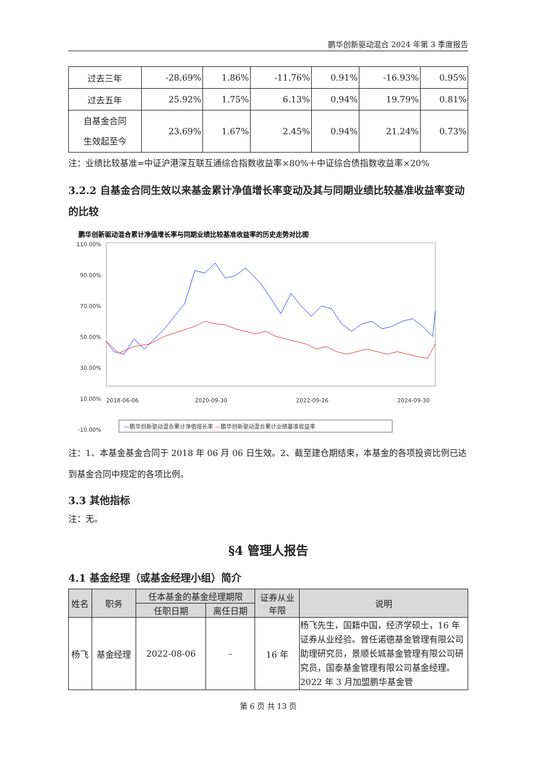鹏华创新驱动混合 2024 年第 3 季度报告
| 过去三年 | -28.69% | 1.86% | -11.76% | 0.91% | -16.93% | 0.95% |
| 过去五年 | 25.92% | 1.75% | 6.13% | 0.94% | 19.79% | 0.81% |
| 自基金合同 生效起至今 | 23.69% | 1.67% | 2.45% | 0.94% | 21.24% | 0.73% |
注：业绩比较基准=中证沪港深互联互通综合指数收益率×80%＋中证综合债指数收益率×20%
3.2.2 自基金合同生效以来基金累计净值增长率变动及其与同期业绩比较基准收益率变动的比较
鹏华创新驱动混合累计净值增长率与同期业绩比较基准收益率的历史走势对比图
110.00%
90.00%
70.00%
50.00%
30.00%
10.00%
-10.00%
2018-06-06
2020-09-30
2022-09-26
2024-09-30
—鹏华创新驱动混合累计净值增长率 —鹏华创新驱动混合累计业绩基准收益率
注：1、本基金基金合同于 2018 年 06 月 06 日生效。2、截至建仓期结束，本基金的各项投资比例已达到基金合同中规定的各项比例。
3.3 其他指标
注：无。
§4 管理人报告
4.1 基金经理（或基金经理小组）简介
| 姓名 | 职务 | 任本基金的基金经理期限 | | 证券从业 年限 | 说明 |
| --- | --- | --- | --- | --- | --- |
| | | 任职日期 | 离任日期 | | |
| 杨飞 | 基金经理 | 2022-08-06 | - | 16 年 | 杨飞先生，国籍中国，经济学硕士，16 年证券从业经验。曾任诺德基金管理有限公司助理研究员，景顺长城基金管理有限公司研究员，国泰基金管理有限公司基金经理。2022 年 3 月加盟鹏华基金管 |
第 6 页 共 13 页